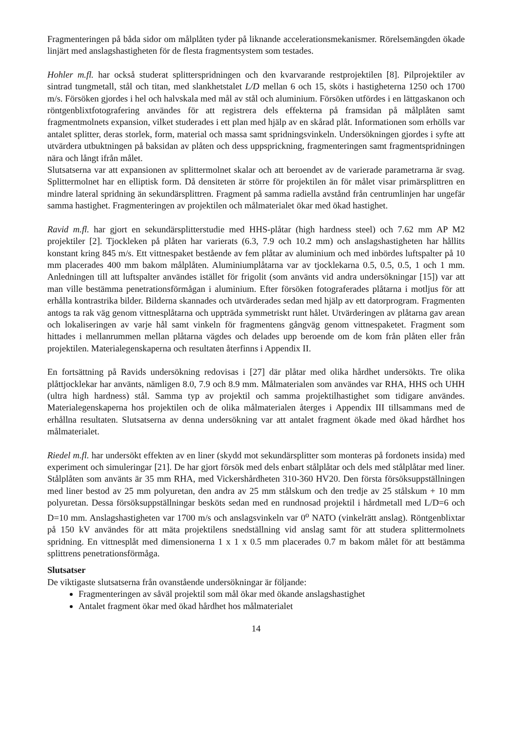Fragmenteringen på båda sidor om målplåten tyder på liknande accelerationsmekanismer. Rörelsemängden ökade linjärt med anslagshastigheten för de flesta fragmentsystem som testades.
Hohler m.fl. har också studerat splitterspridningen och den kvarvarande restprojektilen [8]. Pilprojektiler av sintrad tungmetall, stål och titan, med slankhetstalet L/D mellan 6 och 15, sköts i hastigheterna 1250 och 1700 m/s. Försöken gjordes i hel och halvskala med mål av stål och aluminium. Försöken utfördes i en lättgaskanon och röntgenblixtfotografering användes för att registrera dels effekterna på framsidan på målplåten samt fragmentmolnets expansion, vilket studerades i ett plan med hjälp av en skårad plåt. Informationen som erhölls var antalet splitter, deras storlek, form, material och massa samt spridningsvinkeln. Undersökningen gjordes i syfte att utvärdera utbuktningen på baksidan av plåten och dess uppsprickning, fragmenteringen samt fragmentspridningen nära och långt ifrån målet.
Slutsatserna var att expansionen av splittermolnet skalar och att beroendet av de varierade parametrarna är svag. Splittermolnet har en elliptisk form. Då densiteten är större för projektilen än för målet visar primärsplittren en mindre lateral spridning än sekundärsplittren. Fragment på samma radiella avstånd från centrumlinjen har ungefär samma hastighet. Fragmenteringen av projektilen och målmaterialet ökar med ökad hastighet.
Ravid m.fl. har gjort en sekundärsplitterstudie med HHS-plåtar (high hardness steel) och 7.62 mm AP M2 projektiler [2]. Tjockleken på plåten har varierats (6.3, 7.9 och 10.2 mm) och anslagshastigheten har hållits konstant kring 845 m/s. Ett vittnespaket bestående av fem plåtar av aluminium och med inbördes luftspalter på 10 mm placerades 400 mm bakom målplåten. Aluminiumplåtarna var av tjocklekarna 0.5, 0.5, 0.5, 1 och 1 mm. Anledningen till att luftspalter användes istället för frigolit (som använts vid andra undersökningar [15]) var att man ville bestämma penetrationsförmågan i aluminium. Efter försöken fotograferades plåtarna i motljus för att erhålla kontrastrika bilder. Bilderna skannades och utvärderades sedan med hjälp av ett datorprogram. Fragmenten antogs ta rak väg genom vittnesplåtarna och uppträda symmetriskt runt hålet. Utvärderingen av plåtarna gav arean och lokaliseringen av varje hål samt vinkeln för fragmentens gångväg genom vittnespaketet. Fragment som hittades i mellanrummen mellan plåtarna vägdes och delades upp beroende om de kom från plåten eller från projektilen. Materialegenskaperna och resultaten återfinns i Appendix II.
En fortsättning på Ravids undersökning redovisas i [27] där plåtar med olika hårdhet undersökts. Tre olika plåttjocklekar har använts, nämligen 8.0, 7.9 och 8.9 mm. Målmaterialen som användes var RHA, HHS och UHH (ultra high hardness) stål. Samma typ av projektil och samma projektilhastighet som tidigare användes. Materialegenskaperna hos projektilen och de olika målmaterialen återges i Appendix III tillsammans med de erhållna resultaten. Slutsatserna av denna undersökning var att antalet fragment ökade med ökad hårdhet hos målmaterialet.
Riedel m.fl. har undersökt effekten av en liner (skydd mot sekundärsplitter som monteras på fordonets insida) med experiment och simuleringar [21]. De har gjort försök med dels enbart stålplåtar och dels med stålplåtar med liner. Stålplåten som använts är 35 mm RHA, med Vickershårdheten 310-360 HV20. Den första försöksuppställningen med liner bestod av 25 mm polyuretan, den andra av 25 mm stålskum och den tredje av 25 stålskum + 10 mm polyuretan. Dessa försöksuppställningar besköts sedan med en rundnosad projektil i hårdmetall med L/D=6 och D=10 mm. Anslagshastigheten var 1700 m/s och anslagsvinkeln var 0<sup>o</sup> NATO (vinkelrätt anslag). Röntgenblixtar på 150 kV användes för att mäta projektilens snedställning vid anslag samt för att studera splittermolnets spridning. En vittnesplåt med dimensionerna 1 x 1 x 0.5 mm placerades 0.7 m bakom målet för att bestämma splittrens penetrationsförmåga.
Slutsatser
De viktigaste slutsatserna från ovanstående undersökningar är följande:
Fragmenteringen av såväl projektil som mål ökar med ökande anslagshastighet
Antalet fragment ökar med ökad hårdhet hos målmaterialet
14